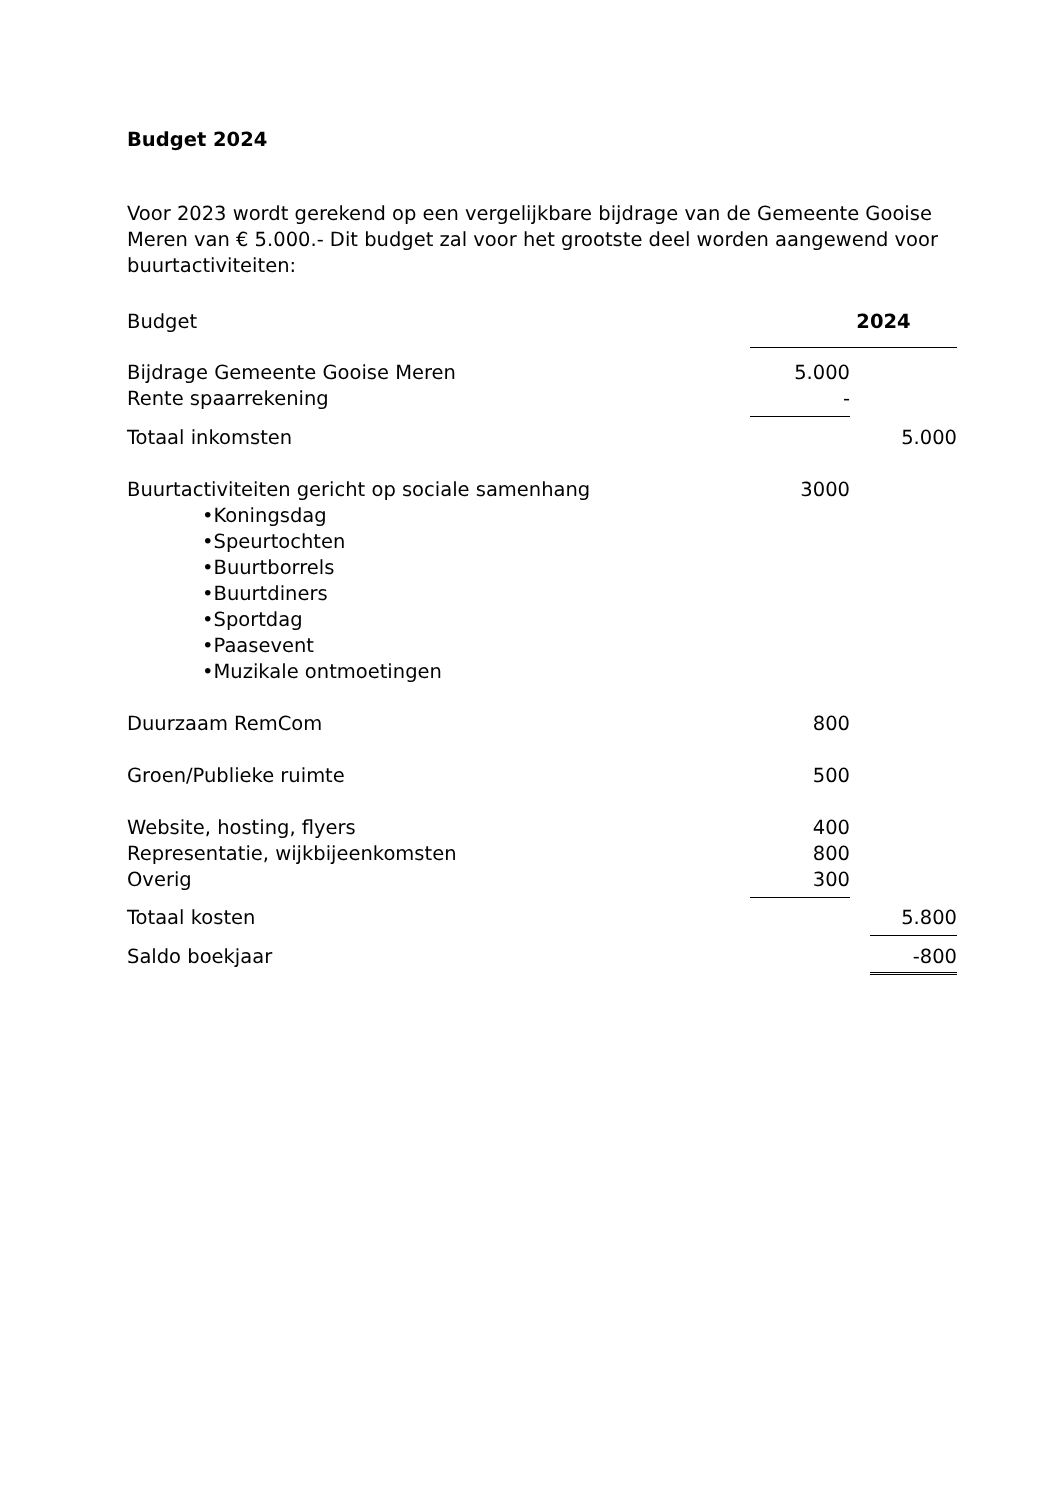Budget 2024
Voor 2023 wordt gerekend op een vergelijkbare bijdrage van de Gemeente Gooise Meren van € 5.000.- Dit budget zal voor het grootste deel worden aangewend voor buurtactiviteiten:
| Budget | 2024 | | |
| Bijdrage Gemeente Gooise Meren | 5.000 | | |
| Rente spaarrekening | - | | |
| Totaal inkomsten | | | 5.000 |
| Buurtactiviteiten gericht op sociale samenhang | 3000 | | |
| •Koningsdag | | | |
| •Speurtochten | | | |
| •Buurtborrels | | | |
| •Buurtdiners | | | |
| •Sportdag | | | |
| •Paasevent | | | |
| •Muzikale ontmoetingen | | | |
| Duurzaam RemCom | 800 | | |
| Groen/Publieke ruimte | 500 | | |
| Website, hosting, flyers | 400 | | |
| Representatie, wijkbijeenkomsten | 800 | | |
| Overig | 300 | | |
| Totaal kosten | | | 5.800 |
| Saldo boekjaar | | | -800 |